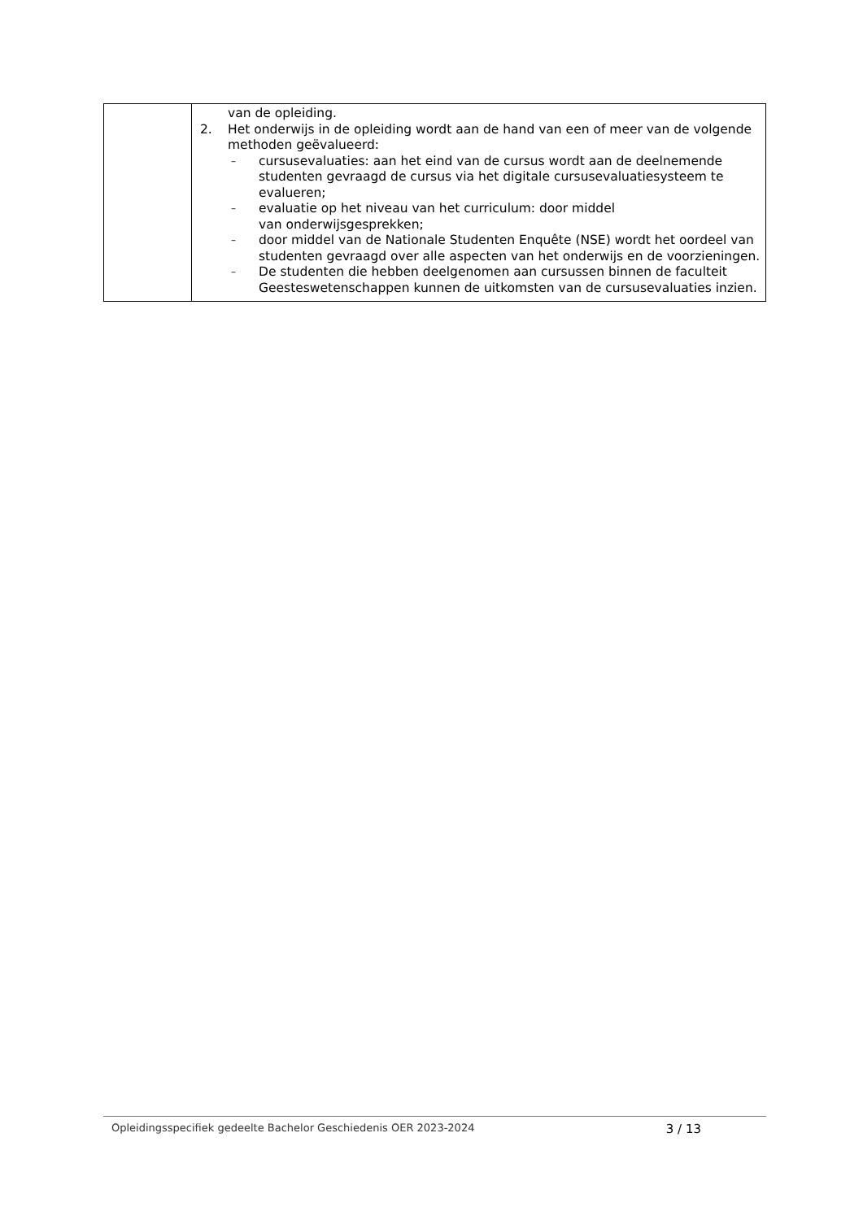| | van de opleiding. 2. Het onderwijs in de opleiding wordt aan de hand van een of meer van de volgende methoden geëvalueerd: – cursusevaluaties: aan het eind van de cursus wordt aan de deelnemende studenten gevraagd de cursus via het digitale cursusevaluatiesysteem te evalueren; – evaluatie op het niveau van het curriculum: door middel van onderwijsgesprekken; – door middel van de Nationale Studenten Enquête (NSE) wordt het oordeel van studenten gevraagd over alle aspecten van het onderwijs en de voorzieningen. – De studenten die hebben deelgenomen aan cursussen binnen de faculteit Geesteswetenschappen kunnen de uitkomsten van de cursusevaluaties inzien. |
Opleidingsspecifiek gedeelte Bachelor Geschiedenis OER 2023-2024 3 / 13